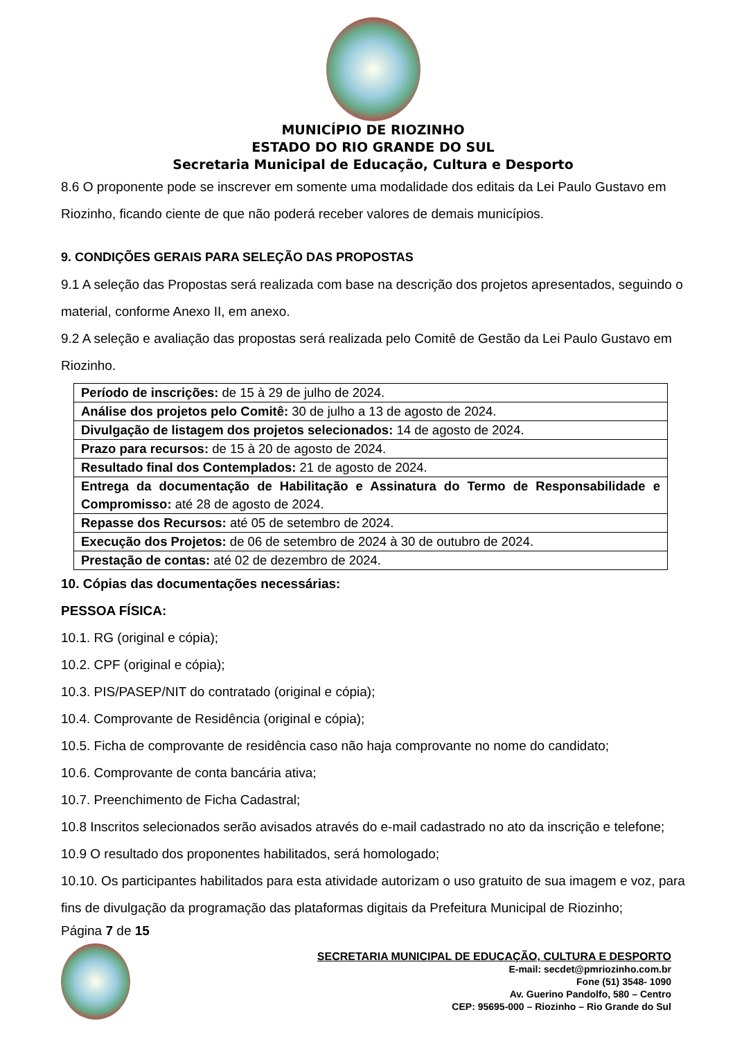MUNICÍPIO DE RIOZINHO
ESTADO DO RIO GRANDE DO SUL
Secretaria Municipal de Educação, Cultura e Desporto
8.6 O proponente pode se inscrever em somente uma modalidade dos editais da Lei Paulo Gustavo em Riozinho, ficando ciente de que não poderá receber valores de demais municípios.
9. CONDIÇÕES GERAIS PARA SELEÇÃO DAS PROPOSTAS
9.1 A seleção das Propostas será realizada com base na descrição dos projetos apresentados, seguindo o material, conforme Anexo II, em anexo.
9.2 A seleção e avaliação das propostas será realizada pelo Comitê de Gestão da Lei Paulo Gustavo em Riozinho.
| Período de inscrições: de 15 à 29 de julho de 2024. |
| Análise dos projetos pelo Comitê: 30 de julho a 13 de agosto de 2024. |
| Divulgação de listagem dos projetos selecionados: 14 de agosto de 2024. |
| Prazo para recursos: de 15 à 20 de agosto de 2024. |
| Resultado final dos Contemplados: 21 de agosto de 2024. |
| Entrega da documentação de Habilitação e Assinatura do Termo de Responsabilidade e Compromisso: até 28 de agosto de 2024. |
| Repasse dos Recursos: até 05 de setembro de 2024. |
| Execução dos Projetos: de 06 de setembro de 2024 à 30 de outubro de 2024. |
| Prestação de contas: até 02 de dezembro de 2024. |
10. Cópias das documentações necessárias:
PESSOA FÍSICA:
10.1. RG (original e cópia);
10.2. CPF (original e cópia);
10.3. PIS/PASEP/NIT do contratado (original e cópia);
10.4. Comprovante de Residência (original e cópia);
10.5. Ficha de comprovante de residência caso não haja comprovante no nome do candidato;
10.6. Comprovante de conta bancária ativa;
10.7. Preenchimento de Ficha Cadastral;
10.8 Inscritos selecionados serão avisados através do e-mail cadastrado no ato da inscrição e telefone;
10.9 O resultado dos proponentes habilitados, será homologado;
10.10. Os participantes habilitados para esta atividade autorizam o uso gratuito de sua imagem e voz, para fins de divulgação da programação das plataformas digitais da Prefeitura Municipal de Riozinho;
Página 7 de 15
SECRETARIA MUNICIPAL DE EDUCAÇÃO, CULTURA E DESPORTO
E-mail: secdet@pmriozinho.com.br
Fone (51) 3548- 1090
Av. Guerino Pandolfo, 580 – Centro
CEP: 95695-000 – Riozinho – Rio Grande do Sul